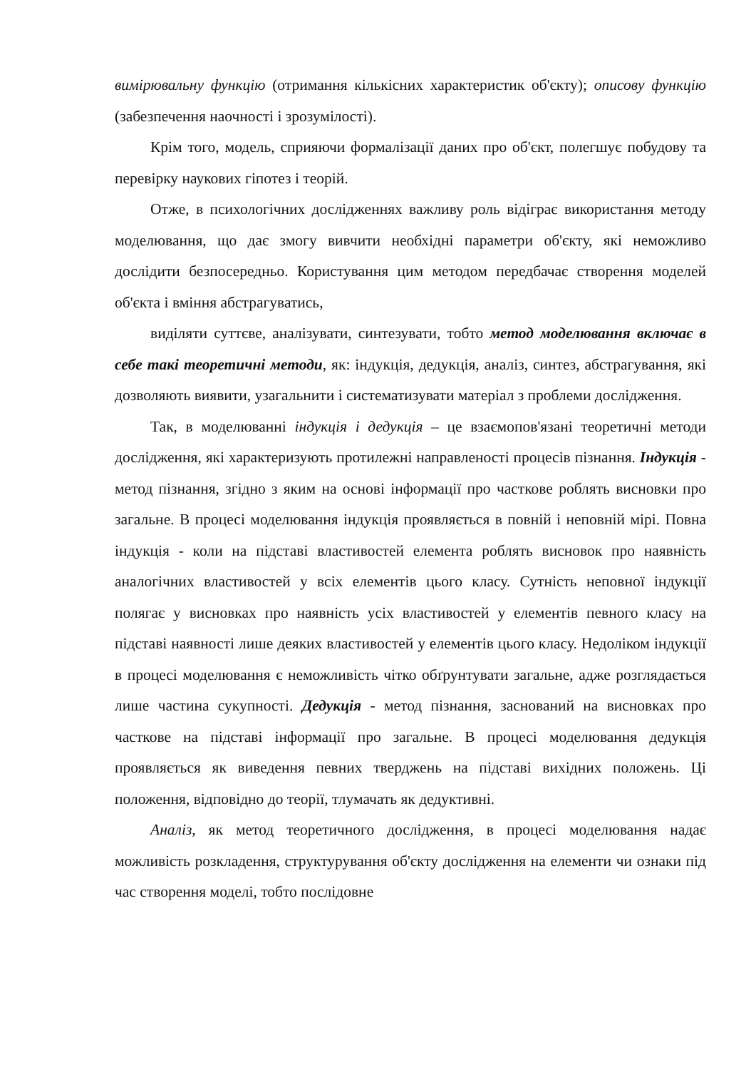вимірювальну функцію (отримання кількісних характеристик об'єкту); описову функцію (забезпечення наочності і зрозумілості).
Крім того, модель, сприяючи формалізації даних про об'єкт, полегшує побудову та перевірку наукових гіпотез і теорій.
Отже, в психологічних дослідженнях важливу роль відіграє використання методу моделювання, що дає змогу вивчити необхідні параметри об'єкту, які неможливо дослідити безпосередньо. Користування цим методом передбачає створення моделей об'єкта і вміння абстрагуватись,
виділяти суттєве, аналізувати, синтезувати, тобто метод моделювання включає в себе такі теоретичні методи, як: індукція, дедукція, аналіз, синтез, абстрагування, які дозволяють виявити, узагальнити і систематизувати матеріал з проблеми дослідження.
Так, в моделюванні індукція і дедукція – це взаємопов'язані теоретичні методи дослідження, які характеризують протилежні направленості процесів пізнання. Індукція - метод пізнання, згідно з яким на основі інформації про часткове роблять висновки про загальне. В процесі моделювання індукція проявляється в повній і неповній мірі. Повна індукція - коли на підставі властивостей елемента роблять висновок про наявність аналогічних властивостей у всіх елементів цього класу. Сутність неповної індукції полягає у висновках про наявність усіх властивостей у елементів певного класу на підставі наявності лише деяких властивостей у елементів цього класу. Недоліком індукції в процесі моделювання є неможливість чітко обґрунтувати загальне, адже розглядається лише частина сукупності. Дедукція - метод пізнання, заснований на висновках про часткове на підставі інформації про загальне. В процесі моделювання дедукція проявляється як виведення певних тверджень на підставі вихідних положень. Ці положення, відповідно до теорії, тлумачать як дедуктивні.
Аналіз, як метод теоретичного дослідження, в процесі моделювання надає можливість розкладення, структурування об'єкту дослідження на елементи чи ознаки під час створення моделі, тобто послідовне